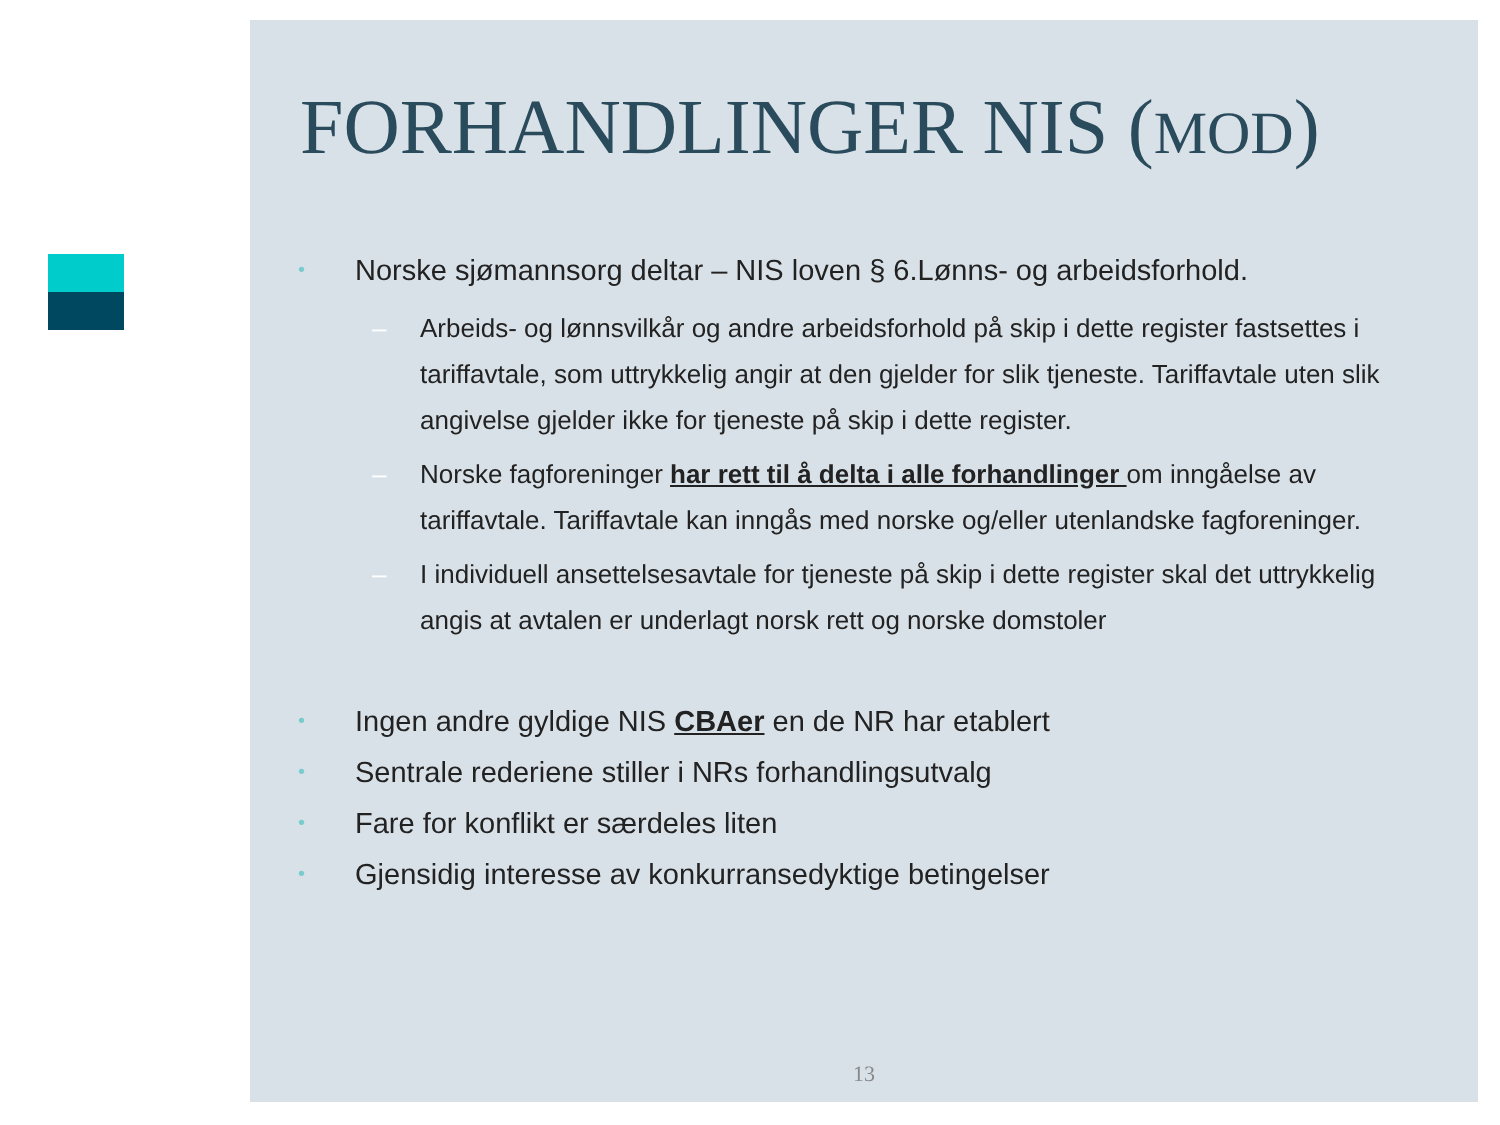FORHANDLINGER NIS (MOD)
• Norske sjømannsorg deltar – NIS loven § 6.Lønns- og arbeidsforhold.
– Arbeids- og lønnsvilkår og andre arbeidsforhold på skip i dette register fastsettes i tariffavtale, som uttrykkelig angir at den gjelder for slik tjeneste. Tariffavtale uten slik angivelse gjelder ikke for tjeneste på skip i dette register.
– Norske fagforeninger har rett til å delta i alle forhandlinger om inngåelse av tariffavtale. Tariffavtale kan inngås med norske og/eller utenlandske fagforeninger.
– I individuell ansettelsesavtale for tjeneste på skip i dette register skal det uttrykkelig angis at avtalen er underlagt norsk rett og norske domstoler
• Ingen andre gyldige NIS CBAer en de NR har etablert
• Sentrale rederiene stiller i NRs forhandlingsutvalg
• Fare for konflikt er særdeles liten
• Gjensidig interesse av konkurransedyktige betingelser
13